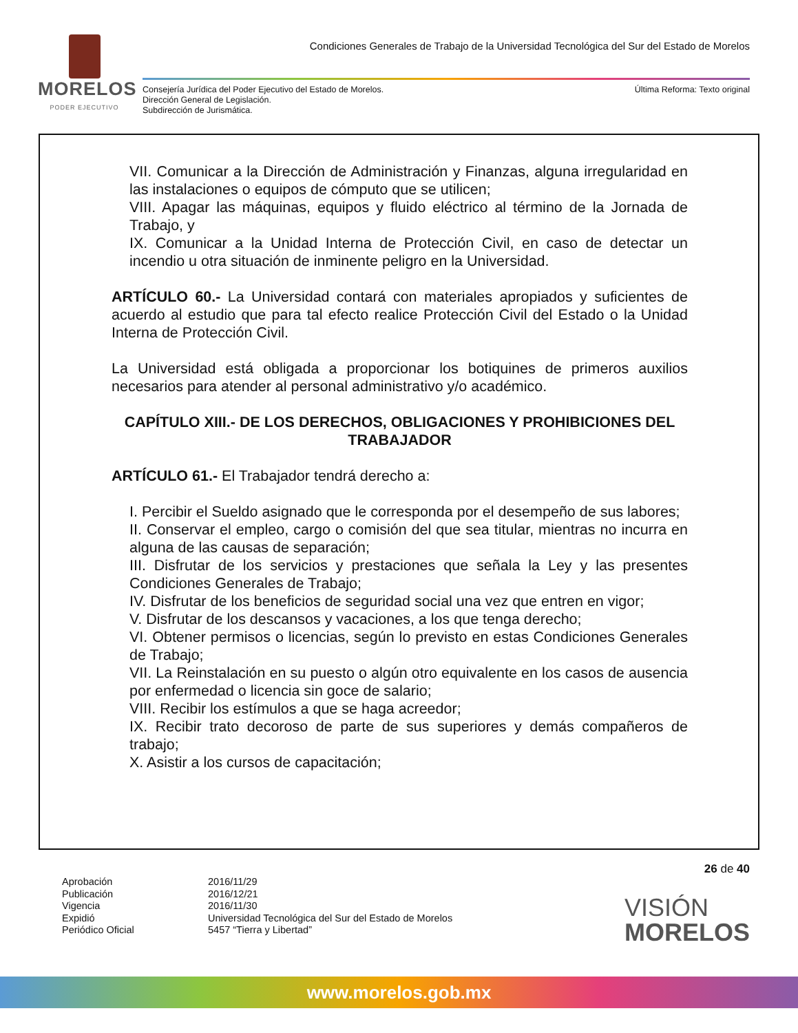MORELOS
PODER EJECUTIVO
Condiciones Generales de Trabajo de la Universidad Tecnológica del Sur del Estado de Morelos
Consejería Jurídica del Poder Ejecutivo del Estado de Morelos.
Dirección General de Legislación.
Subdirección de Jurismática.
Última Reforma: Texto original
VII. Comunicar a la Dirección de Administración y Finanzas, alguna irregularidad en las instalaciones o equipos de cómputo que se utilicen;
VIII. Apagar las máquinas, equipos y fluido eléctrico al término de la Jornada de Trabajo, y
IX. Comunicar a la Unidad Interna de Protección Civil, en caso de detectar un incendio u otra situación de inminente peligro en la Universidad.
ARTÍCULO 60.- La Universidad contará con materiales apropiados y suficientes de acuerdo al estudio que para tal efecto realice Protección Civil del Estado o la Unidad Interna de Protección Civil.
La Universidad está obligada a proporcionar los botiquines de primeros auxilios necesarios para atender al personal administrativo y/o académico.
CAPÍTULO XIII.- DE LOS DERECHOS, OBLIGACIONES Y PROHIBICIONES DEL TRABAJADOR
ARTÍCULO 61.- El Trabajador tendrá derecho a:
I. Percibir el Sueldo asignado que le corresponda por el desempeño de sus labores;
II. Conservar el empleo, cargo o comisión del que sea titular, mientras no incurra en alguna de las causas de separación;
III. Disfrutar de los servicios y prestaciones que señala la Ley y las presentes Condiciones Generales de Trabajo;
IV. Disfrutar de los beneficios de seguridad social una vez que entren en vigor;
V. Disfrutar de los descansos y vacaciones, a los que tenga derecho;
VI. Obtener permisos o licencias, según lo previsto en estas Condiciones Generales de Trabajo;
VII. La Reinstalación en su puesto o algún otro equivalente en los casos de ausencia por enfermedad o licencia sin goce de salario;
VIII. Recibir los estímulos a que se haga acreedor;
IX. Recibir trato decoroso de parte de sus superiores y demás compañeros de trabajo;
X. Asistir a los cursos de capacitación;
26 de 40
Aprobación
Publicación
Vigencia
Expidió
Periódico Oficial
2016/11/29
2016/12/21
2016/11/30
Universidad Tecnológica del Sur del Estado de Morelos
5457 “Tierra y Libertad”
VISIÓN
MORELOS
www.morelos.gob.mx